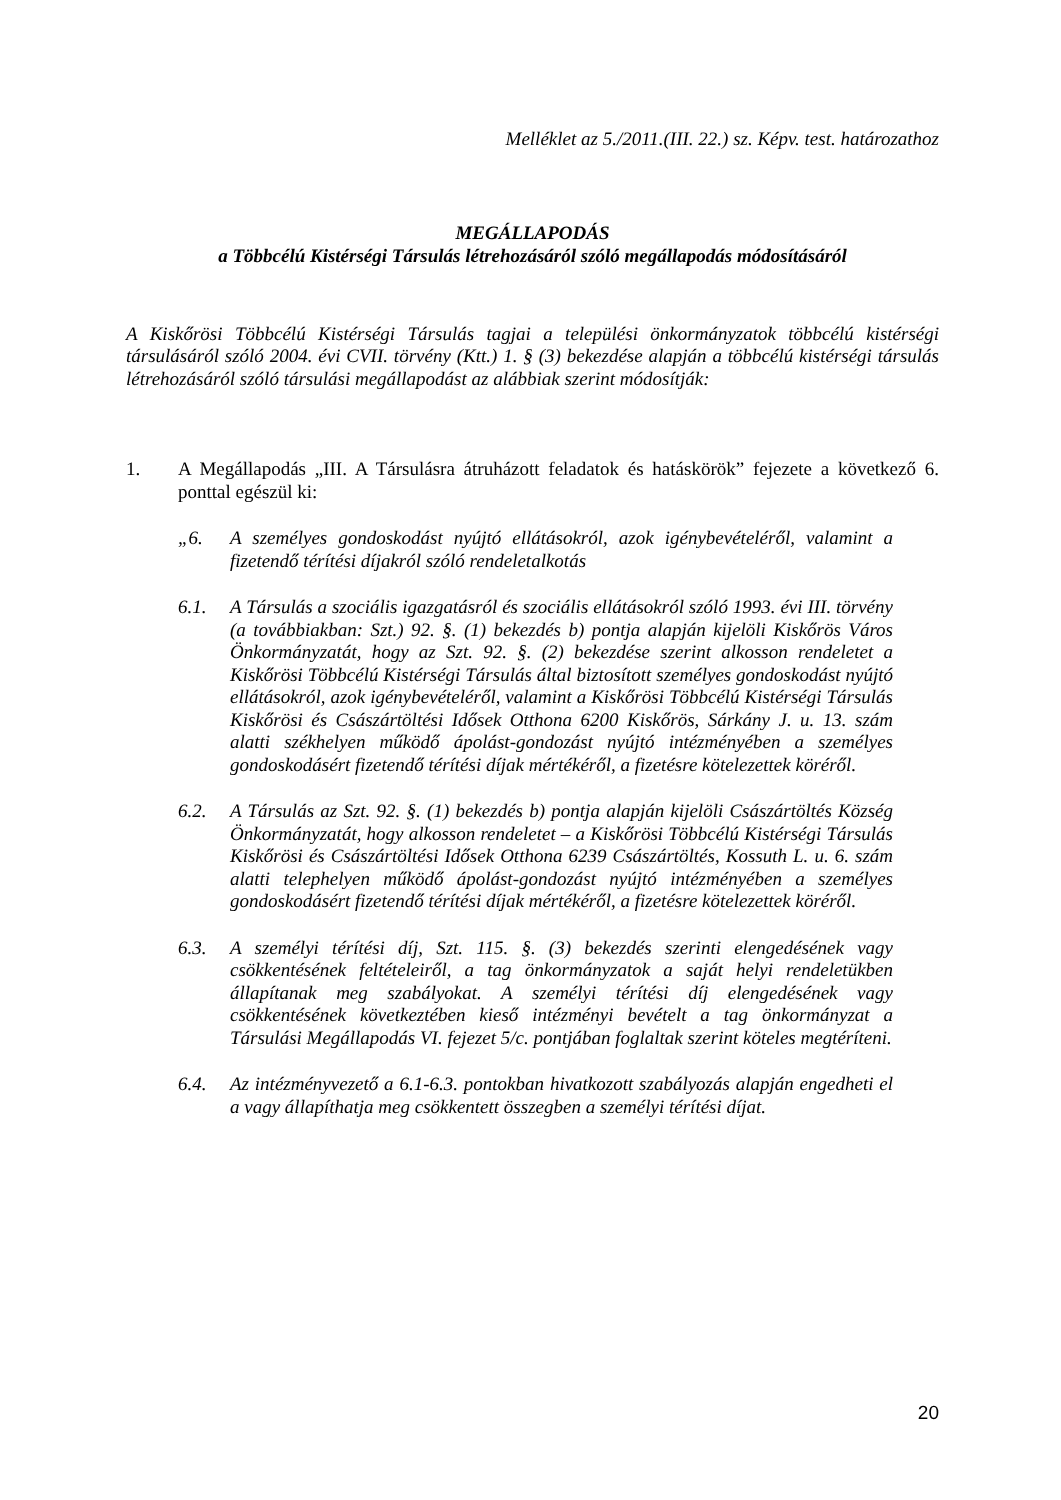Melléklet az 5./2011.(III. 22.) sz. Képv. test. határozathoz
MEGÁLLAPODÁS
a Többcélú Kistérségi Társulás létrehozásáról szóló megállapodás módosításáról
A Kiskőrösi Többcélú Kistérségi Társulás tagjai a települési önkormányzatok többcélú kistérségi társulásáról szóló 2004. évi CVII. törvény (Ktt.) 1. § (3) bekezdése alapján a többcélú kistérségi társulás létrehozásáról szóló társulási megállapodást az alábbiak szerint módosítják:
1. A Megállapodás „III. A Társulásra átruházott feladatok és hatáskörök” fejezete a következő 6. ponttal egészül ki:
„6. A személyes gondoskodást nyújtó ellátásokról, azok igénybevételéről, valamint a fizetendő térítési díjakról szóló rendeletalkotás
6.1. A Társulás a szociális igazgatásról és szociális ellátásokról szóló 1993. évi III. törvény (a továbbiakban: Szt.) 92. §. (1) bekezdés b) pontja alapján kijelöli Kiskőrös Város Önkormányzatát, hogy az Szt. 92. §. (2) bekezdése szerint alkosson rendeletet a Kiskőrösi Többcélú Kistérségi Társulás által biztosított személyes gondoskodást nyújtó ellátásokról, azok igénybevételéről, valamint a Kiskőrösi Többcélú Kistérségi Társulás Kiskőrösi és Császártöltési Idősek Otthona 6200 Kiskőrös, Sárkány J. u. 13. szám alatti székhelyen működő ápolást-gondozást nyújtó intézményében a személyes gondoskodásért fizetendő térítési díjak mértékéről, a fizetésre kötelezettek köréről.
6.2. A Társulás az Szt. 92. §. (1) bekezdés b) pontja alapján kijelöli Császártöltés Község Önkormányzatát, hogy alkosson rendeletet – a Kiskőrösi Többcélú Kistérségi Társulás Kiskőrösi és Császártöltési Idősek Otthona 6239 Császártöltés, Kossuth L. u. 6. szám alatti telephelyen működő ápolást-gondozást nyújtó intézményében a személyes gondoskodásért fizetendő térítési díjak mértékéről, a fizetésre kötelezettek köréről.
6.3. A személyi térítési díj, Szt. 115. §. (3) bekezdés szerinti elengedésének vagy csökkentésének feltételeiről, a tag önkormányzatok a saját helyi rendeletükben állapítanak meg szabályokat. A személyi térítési díj elengedésének vagy csökkentésének következtében kieső intézményi bevételt a tag önkormányzat a Társulási Megállapodás VI. fejezet 5/c. pontjában foglaltak szerint köteles megtéríteni.
6.4. Az intézményvezető a 6.1-6.3. pontokban hivatkozott szabályozás alapján engedheti el a vagy állapíthatja meg csökkentett összegben a személyi térítési díjat.
20